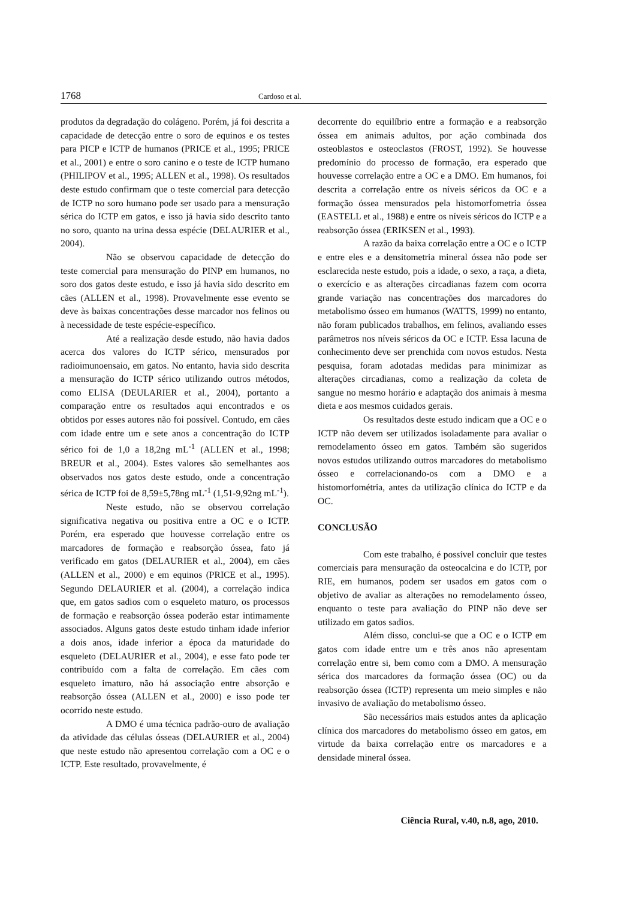1768 Cardoso et al.
produtos da degradação do colágeno. Porém, já foi descrita a capacidade de detecção entre o soro de equinos e os testes para PICP e ICTP de humanos (PRICE et al., 1995; PRICE et al., 2001) e entre o soro canino e o teste de ICTP humano (PHILIPOV et al., 1995; ALLEN et al., 1998). Os resultados deste estudo confirmam que o teste comercial para detecção de ICTP no soro humano pode ser usado para a mensuração sérica do ICTP em gatos, e isso já havia sido descrito tanto no soro, quanto na urina dessa espécie (DELAURIER et al., 2004).
Não se observou capacidade de detecção do teste comercial para mensuração do PINP em humanos, no soro dos gatos deste estudo, e isso já havia sido descrito em cães (ALLEN et al., 1998). Provavelmente esse evento se deve às baixas concentrações desse marcador nos felinos ou à necessidade de teste espécie-específico.
Até a realização desde estudo, não havia dados acerca dos valores do ICTP sérico, mensurados por radioimunoensaio, em gatos. No entanto, havia sido descrita a mensuração do ICTP sérico utilizando outros métodos, como ELISA (DEULARIER et al., 2004), portanto a comparação entre os resultados aqui encontrados e os obtidos por esses autores não foi possível. Contudo, em cães com idade entre um e sete anos a concentração do ICTP sérico foi de 1,0 a 18,2ng mL<sup>-1</sup> (ALLEN et al., 1998; BREUR et al., 2004). Estes valores são semelhantes aos observados nos gatos deste estudo, onde a concentração sérica de ICTP foi de 8,59±5,78ng mL<sup>-1</sup> (1,51-9,92ng mL<sup>-1</sup>).
Neste estudo, não se observou correlação significativa negativa ou positiva entre a OC e o ICTP. Porém, era esperado que houvesse correlação entre os marcadores de formação e reabsorção óssea, fato já verificado em gatos (DELAURIER et al., 2004), em cães (ALLEN et al., 2000) e em equinos (PRICE et al., 1995). Segundo DELAURIER et al. (2004), a correlação indica que, em gatos sadios com o esqueleto maturo, os processos de formação e reabsorção óssea poderão estar intimamente associados. Alguns gatos deste estudo tinham idade inferior a dois anos, idade inferior a época da maturidade do esqueleto (DELAURIER et al., 2004), e esse fato pode ter contribuído com a falta de correlação. Em cães com esqueleto imaturo, não há associação entre absorção e reabsorção óssea (ALLEN et al., 2000) e isso pode ter ocorrido neste estudo.
A DMO é uma técnica padrão-ouro de avaliação da atividade das células ósseas (DELAURIER et al., 2004) que neste estudo não apresentou correlação com a OC e o ICTP. Este resultado, provavelmente, é
decorrente do equilíbrio entre a formação e a reabsorção óssea em animais adultos, por ação combinada dos osteoblastos e osteoclastos (FROST, 1992). Se houvesse predomínio do processo de formação, era esperado que houvesse correlação entre a OC e a DMO. Em humanos, foi descrita a correlação entre os níveis séricos da OC e a formação óssea mensurados pela histomorfometria óssea (EASTELL et al., 1988) e entre os níveis séricos do ICTP e a reabsorção óssea (ERIKSEN et al., 1993).
A razão da baixa correlação entre a OC e o ICTP e entre eles e a densitometria mineral óssea não pode ser esclarecida neste estudo, pois a idade, o sexo, a raça, a dieta, o exercício e as alterações circadianas fazem com ocorra grande variação nas concentrações dos marcadores do metabolismo ósseo em humanos (WATTS, 1999) no entanto, não foram publicados trabalhos, em felinos, avaliando esses parâmetros nos níveis séricos da OC e ICTP. Essa lacuna de conhecimento deve ser prenchida com novos estudos. Nesta pesquisa, foram adotadas medidas para minimizar as alterações circadianas, como a realização da coleta de sangue no mesmo horário e adaptação dos animais à mesma dieta e aos mesmos cuidados gerais.
Os resultados deste estudo indicam que a OC e o ICTP não devem ser utilizados isoladamente para avaliar o remodelamento ósseo em gatos. Também são sugeridos novos estudos utilizando outros marcadores do metabolismo ósseo e correlacionando-os com a DMO e a histomorfométria, antes da utilização clínica do ICTP e da OC.
CONCLUSÃO
Com este trabalho, é possível concluir que testes comerciais para mensuração da osteocalcina e do ICTP, por RIE, em humanos, podem ser usados em gatos com o objetivo de avaliar as alterações no remodelamento ósseo, enquanto o teste para avaliação do PINP não deve ser utilizado em gatos sadios.
Além disso, conclui-se que a OC e o ICTP em gatos com idade entre um e três anos não apresentam correlação entre si, bem como com a DMO. A mensuração sérica dos marcadores da formação óssea (OC) ou da reabsorção óssea (ICTP) representa um meio simples e não invasivo de avaliação do metabolismo ósseo.
São necessários mais estudos antes da aplicação clínica dos marcadores do metabolismo ósseo em gatos, em virtude da baixa correlação entre os marcadores e a densidade mineral óssea.
Ciência Rural, v.40, n.8, ago, 2010.